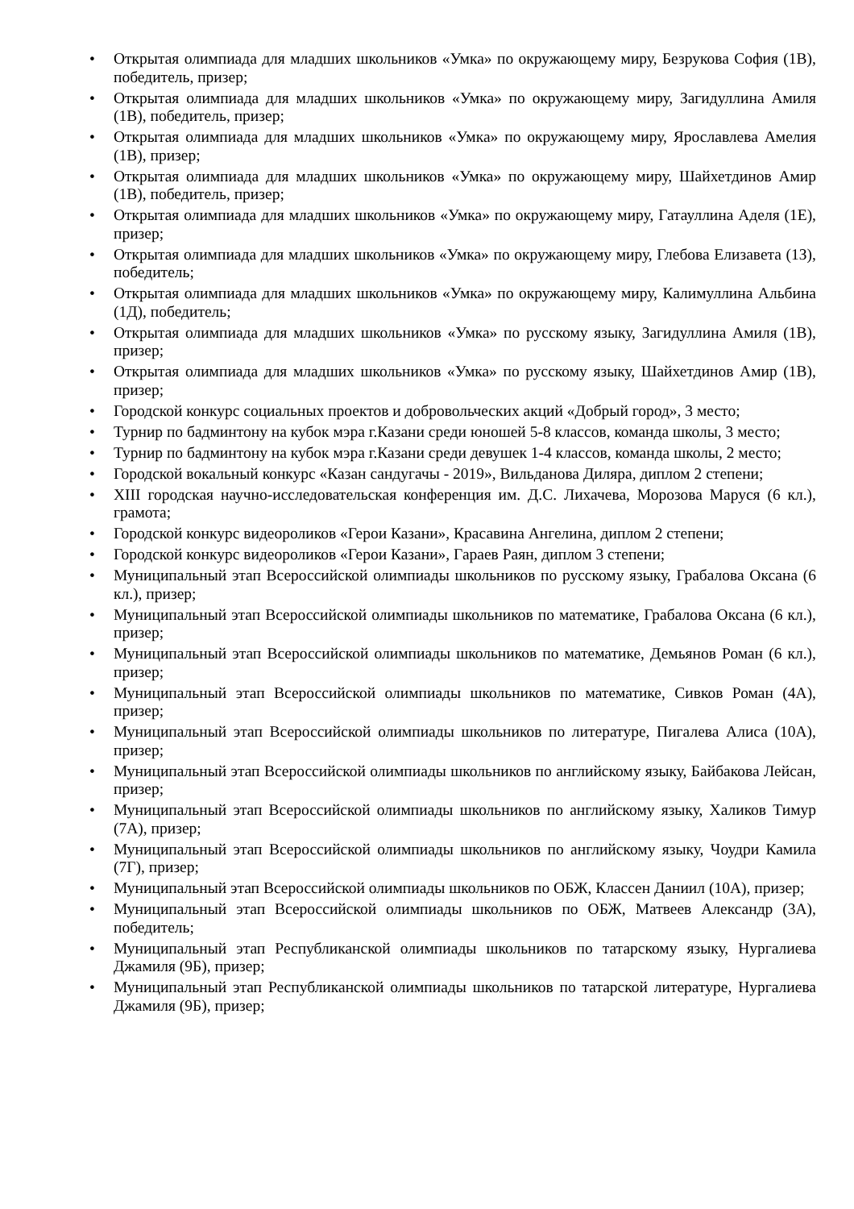• Открытая олимпиада для младших школьников «Умка» по окружающему миру, Безрукова София (1В), победитель, призер;
• Открытая олимпиада для младших школьников «Умка» по окружающему миру, Загидуллина Амиля (1В), победитель, призер;
• Открытая олимпиада для младших школьников «Умка» по окружающему миру, Ярославлева Амелия (1В), призер;
• Открытая олимпиада для младших школьников «Умка» по окружающему миру, Шайхетдинов Амир (1В), победитель, призер;
• Открытая олимпиада для младших школьников «Умка» по окружающему миру, Гатауллина Аделя (1Е), призер;
• Открытая олимпиада для младших школьников «Умка» по окружающему миру, Глебова Елизавета (1З), победитель;
• Открытая олимпиада для младших школьников «Умка» по окружающему миру, Калимуллина Альбина (1Д), победитель;
• Открытая олимпиада для младших школьников «Умка» по русскому языку, Загидуллина Амиля (1В), призер;
• Открытая олимпиада для младших школьников «Умка» по русскому языку, Шайхетдинов Амир (1В), призер;
• Городской конкурс социальных проектов и добровольческих акций «Добрый город», 3 место;
• Турнир по бадминтону на кубок мэра г.Казани среди юношей 5-8 классов, команда школы, 3 место;
• Турнир по бадминтону на кубок мэра г.Казани среди девушек 1-4 классов, команда школы, 2 место;
• Городской вокальный конкурс «Казан сандугачы - 2019», Вильданова Диляра, диплом 2 степени;
• XIII городская научно-исследовательская конференция им. Д.С. Лихачева, Морозова Маруся (6 кл.), грамота;
• Городской конкурс видеороликов «Герои Казани», Красавина Ангелина, диплом 2 степени;
• Городской конкурс видеороликов «Герои Казани», Гараев Раян, диплом 3 степени;
• Муниципальный этап Всероссийской олимпиады школьников по русскому языку, Грабалова Оксана (6 кл.), призер;
• Муниципальный этап Всероссийской олимпиады школьников по математике, Грабалова Оксана (6 кл.), призер;
• Муниципальный этап Всероссийской олимпиады школьников по математике, Демьянов Роман (6 кл.), призер;
• Муниципальный этап Всероссийской олимпиады школьников по математике, Сивков Роман (4А), призер;
• Муниципальный этап Всероссийской олимпиады школьников по литературе, Пигалева Алиса (10А), призер;
• Муниципальный этап Всероссийской олимпиады школьников по английскому языку, Байбакова Лейсан, призер;
• Муниципальный этап Всероссийской олимпиады школьников по английскому языку, Халиков Тимур (7А), призер;
• Муниципальный этап Всероссийской олимпиады школьников по английскому языку, Чоудри Камила (7Г), призер;
• Муниципальный этап Всероссийской олимпиады школьников по ОБЖ, Классен Даниил (10А), призер;
• Муниципальный этап Всероссийской олимпиады школьников по ОБЖ, Матвеев Александр (3А), победитель;
• Муниципальный этап Республиканской олимпиады школьников по татарскому языку, Нургалиева Джамиля (9Б), призер;
• Муниципальный этап Республиканской олимпиады школьников по татарской литературе, Нургалиева Джамиля (9Б), призер;